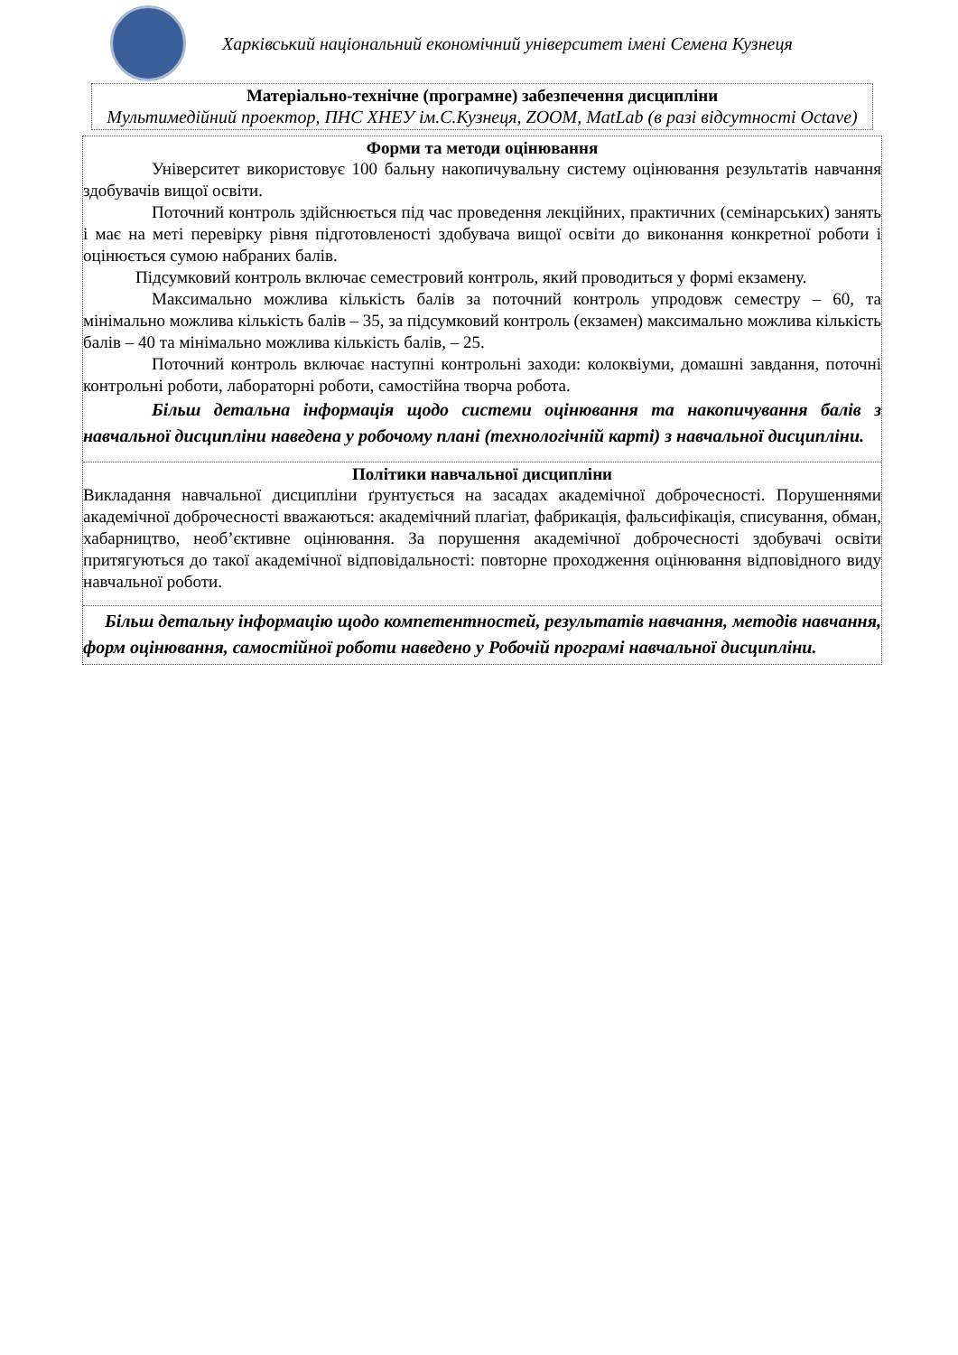Харківський національний економічний університет імені Семена Кузнеця
Матеріально-технічне (програмне) забезпечення дисципліни
Мультимедійний проектор, ПНС ХНЕУ ім.С.Кузнеця, ZOOM, MatLab (в разі відсутності Octave)
Форми та методи оцінювання
Університет використовує 100 бальну накопичувальну систему оцінювання результатів навчання здобувачів вищої освіти.
Поточний контроль здійснюється під час проведення лекційних, практичних (семінарських) занять і має на меті перевірку рівня підготовленості здобувача вищої освіти до виконання конкретної роботи і оцінюється сумою набраних балів.
Підсумковий контроль включає семестровий контроль, який проводиться у формі екзамену.
Максимально можлива кількість балів за поточний контроль упродовж семестру – 60, та мінімально можлива кількість балів – 35, за підсумковий контроль (екзамен) максимально можлива кількість балів – 40 та мінімально можлива кількість балів, – 25.
Поточний контроль включає наступні контрольні заходи: колоквіуми, домашні завдання, поточні контрольні роботи, лабораторні роботи, самостійна творча робота.
Більш детальна інформація щодо системи оцінювання та накопичування балів з навчальної дисципліни наведена у робочому плані (технологічній карті) з навчальної дисципліни.
Політики навчальної дисципліни
Викладання навчальної дисципліни ґрунтується на засадах академічної доброчесності. Порушеннями академічної доброчесності вважаються: академічний плагіат, фабрикація, фальсифікація, списування, обман, хабарництво, необ’єктивне оцінювання. За порушення академічної доброчесності здобувачі освіти притягуються до такої академічної відповідальності: повторне проходження оцінювання відповідного виду навчальної роботи.
Більш детальну інформацію щодо компетентностей, результатів навчання, методів навчання, форм оцінювання, самостійної роботи наведено у Робочій програмі навчальної дисципліни.